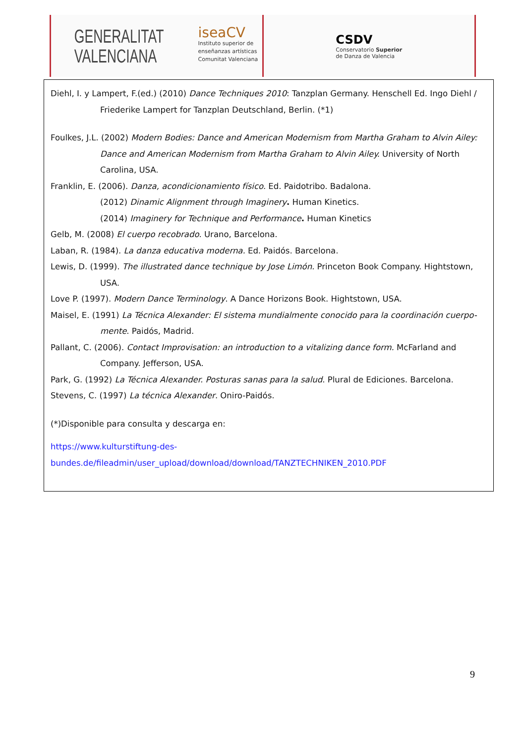GENERALITAT
VALENCIANA
iseaCV
Instituto superior de
enseñanzas artísticas
Comunitat Valenciana
CSDV
Conservatorio Superior
de Danza de Valencia
Diehl, I. y Lampert, F.(ed.) (2010) Dance Techniques 2010: Tanzplan Germany. Henschell Ed. Ingo Diehl / Friederike Lampert for Tanzplan Deutschland, Berlin. (*1)
Foulkes, J.L. (2002) Modern Bodies: Dance and American Modernism from Martha Graham to Alvin Ailey: Dance and American Modernism from Martha Graham to Alvin Ailey. University of North Carolina, USA.
Franklin, E. (2006). Danza, acondicionamiento físico. Ed. Paidotribo. Badalona.
(2012) Dinamic Alignment through Imaginery. Human Kinetics.
(2014) Imaginery for Technique and Performance. Human Kinetics
Gelb, M. (2008) El cuerpo recobrado. Urano, Barcelona.
Laban, R. (1984). La danza educativa moderna. Ed. Paidós. Barcelona.
Lewis, D. (1999). The illustrated dance technique by Jose Limón. Princeton Book Company. Hightstown, USA.
Love P. (1997). Modern Dance Terminology. A Dance Horizons Book. Hightstown, USA.
Maisel, E. (1991) La Técnica Alexander: El sistema mundialmente conocido para la coordinación cuerpo-mente. Paidós, Madrid.
Pallant, C. (2006). Contact Improvisation: an introduction to a vitalizing dance form. McFarland and Company. Jefferson, USA.
Park, G. (1992) La Técnica Alexander. Posturas sanas para la salud. Plural de Ediciones. Barcelona.
Stevens, C. (1997) La técnica Alexander. Oniro-Paidós.
(*)Disponible para consulta y descarga en:
https://www.kulturstiftung-des-
bundes.de/fileadmin/user_upload/download/download/TANZTECHNIKEN_2010.PDF
9